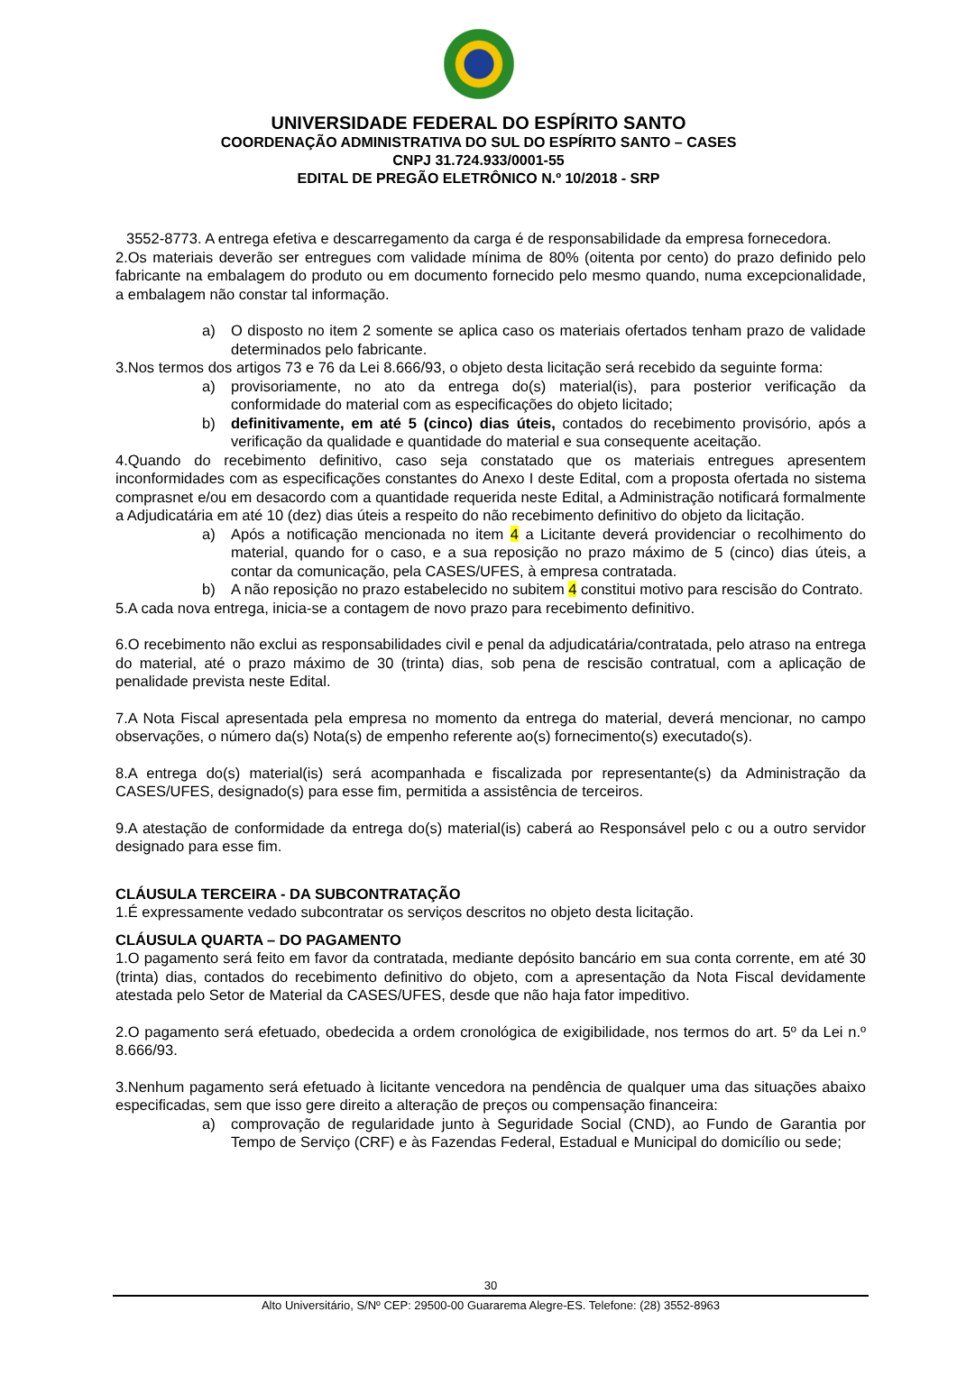UNIVERSIDADE FEDERAL DO ESPÍRITO SANTO
COORDENAÇÃO ADMINISTRATIVA DO SUL DO ESPÍRITO SANTO – CASES
CNPJ 31.724.933/0001-55
EDITAL DE PREGÃO ELETRÔNICO N.º 10/2018 - SRP
3552-8773. A entrega efetiva e descarregamento da carga é de responsabilidade da empresa fornecedora.
2.Os materiais deverão ser entregues com validade mínima de 80% (oitenta por cento) do prazo definido pelo fabricante na embalagem do produto ou em documento fornecido pelo mesmo quando, numa excepcionalidade, a embalagem não constar tal informação.
a) O disposto no item 2 somente se aplica caso os materiais ofertados tenham prazo de validade determinados pelo fabricante.
3.Nos termos dos artigos 73 e 76 da Lei 8.666/93, o objeto desta licitação será recebido da seguinte forma:
a) provisoriamente, no ato da entrega do(s) material(is), para posterior verificação da conformidade do material com as especificações do objeto licitado;
b) definitivamente, em até 5 (cinco) dias úteis, contados do recebimento provisório, após a verificação da qualidade e quantidade do material e sua consequente aceitação.
4.Quando do recebimento definitivo, caso seja constatado que os materiais entregues apresentem inconformidades com as especificações constantes do Anexo I deste Edital, com a proposta ofertada no sistema comprasnet e/ou em desacordo com a quantidade requerida neste Edital, a Administração notificará formalmente a Adjudicatária em até 10 (dez) dias úteis a respeito do não recebimento definitivo do objeto da licitação.
a) Após a notificação mencionada no item 4 a Licitante deverá providenciar o recolhimento do material, quando for o caso, e a sua reposição no prazo máximo de 5 (cinco) dias úteis, a contar da comunicação, pela CASES/UFES, à empresa contratada.
b) A não reposição no prazo estabelecido no subitem 4 constitui motivo para rescisão do Contrato.
5.A cada nova entrega, inicia-se a contagem de novo prazo para recebimento definitivo.
6.O recebimento não exclui as responsabilidades civil e penal da adjudicatária/contratada, pelo atraso na entrega do material, até o prazo máximo de 30 (trinta) dias, sob pena de rescisão contratual, com a aplicação de penalidade prevista neste Edital.
7.A Nota Fiscal apresentada pela empresa no momento da entrega do material, deverá mencionar, no campo observações, o número da(s) Nota(s) de empenho referente ao(s) fornecimento(s) executado(s).
8.A entrega do(s) material(is) será acompanhada e fiscalizada por representante(s) da Administração da CASES/UFES, designado(s) para esse fim, permitida a assistência de terceiros.
9.A atestação de conformidade da entrega do(s) material(is) caberá ao Responsável pelo c ou a outro servidor designado para esse fim.
CLÁUSULA TERCEIRA - DA SUBCONTRATAÇÃO
1.É expressamente vedado subcontratar os serviços descritos no objeto desta licitação.
CLÁUSULA QUARTA – DO PAGAMENTO
1.O pagamento será feito em favor da contratada, mediante depósito bancário em sua conta corrente, em até 30 (trinta) dias, contados do recebimento definitivo do objeto, com a apresentação da Nota Fiscal devidamente atestada pelo Setor de Material da CASES/UFES, desde que não haja fator impeditivo.
2.O pagamento será efetuado, obedecida a ordem cronológica de exigibilidade, nos termos do art. 5º da Lei n.º 8.666/93.
3.Nenhum pagamento será efetuado à licitante vencedora na pendência de qualquer uma das situações abaixo especificadas, sem que isso gere direito a alteração de preços ou compensação financeira:
a) comprovação de regularidade junto à Seguridade Social (CND), ao Fundo de Garantia por Tempo de Serviço (CRF) e às Fazendas Federal, Estadual e Municipal do domicílio ou sede;
30
Alto Universitário, S/Nº CEP: 29500-00 Guararema Alegre-ES. Telefone: (28) 3552-8963